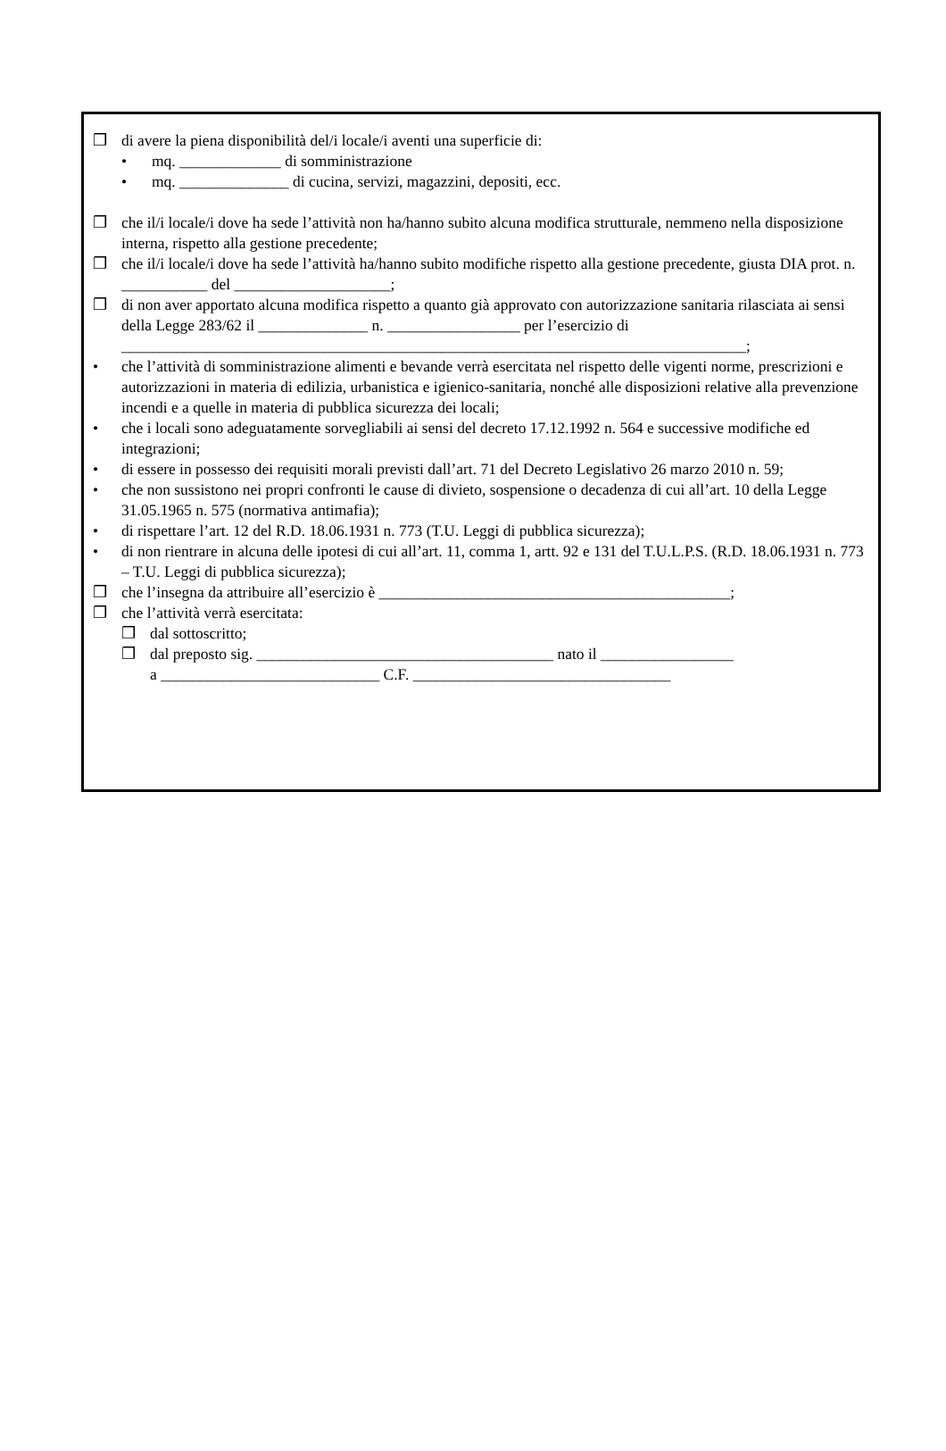❒ di avere la piena disponibilità del/i locale/i aventi una superficie di:
• mq. _____________ di somministrazione
• mq. ______________ di cucina, servizi, magazzini, depositi, ecc.
❒ che il/i locale/i dove ha sede l’attività non ha/hanno subito alcuna modifica strutturale, nemmeno nella disposizione interna, rispetto alla gestione precedente;
❒ che il/i locale/i dove ha sede l’attività ha/hanno subito modifiche rispetto alla gestione precedente, giusta DIA prot. n. ___________ del ____________________;
❒ di non aver apportato alcuna modifica rispetto a quanto già approvato con autorizzazione sanitaria rilasciata ai sensi della Legge 283/62 il ______________ n. _________________ per l’esercizio di ________________________________________________________________________________;
• che l’attività di somministrazione alimenti e bevande verrà esercitata nel rispetto delle vigenti norme, prescrizioni e autorizzazioni in materia di edilizia, urbanistica e igienico-sanitaria, nonché alle disposizioni relative alla prevenzione incendi e a quelle in materia di pubblica sicurezza dei locali;
• che i locali sono adeguatamente sorvegliabili ai sensi del decreto 17.12.1992 n. 564 e successive modifiche ed integrazioni;
• di essere in possesso dei requisiti morali previsti dall’art. 71 del Decreto Legislativo 26 marzo 2010 n. 59;
• che non sussistono nei propri confronti le cause di divieto, sospensione o decadenza di cui all’art. 10 della Legge 31.05.1965 n. 575 (normativa antimafia);
• di rispettare l’art. 12 del R.D. 18.06.1931 n. 773 (T.U. Leggi di pubblica sicurezza);
• di non rientrare in alcuna delle ipotesi di cui all’art. 11, comma 1, artt. 92 e 131 del T.U.L.P.S. (R.D. 18.06.1931 n. 773 – T.U. Leggi di pubblica sicurezza);
❒ che l’insegna da attribuire all’esercizio è _____________________________________________;
❒ che l’attività verrà esercitata:
❒ dal sottoscritto;
❒ dal preposto sig. ______________________________________ nato il _________________
a ____________________________ C.F. _________________________________